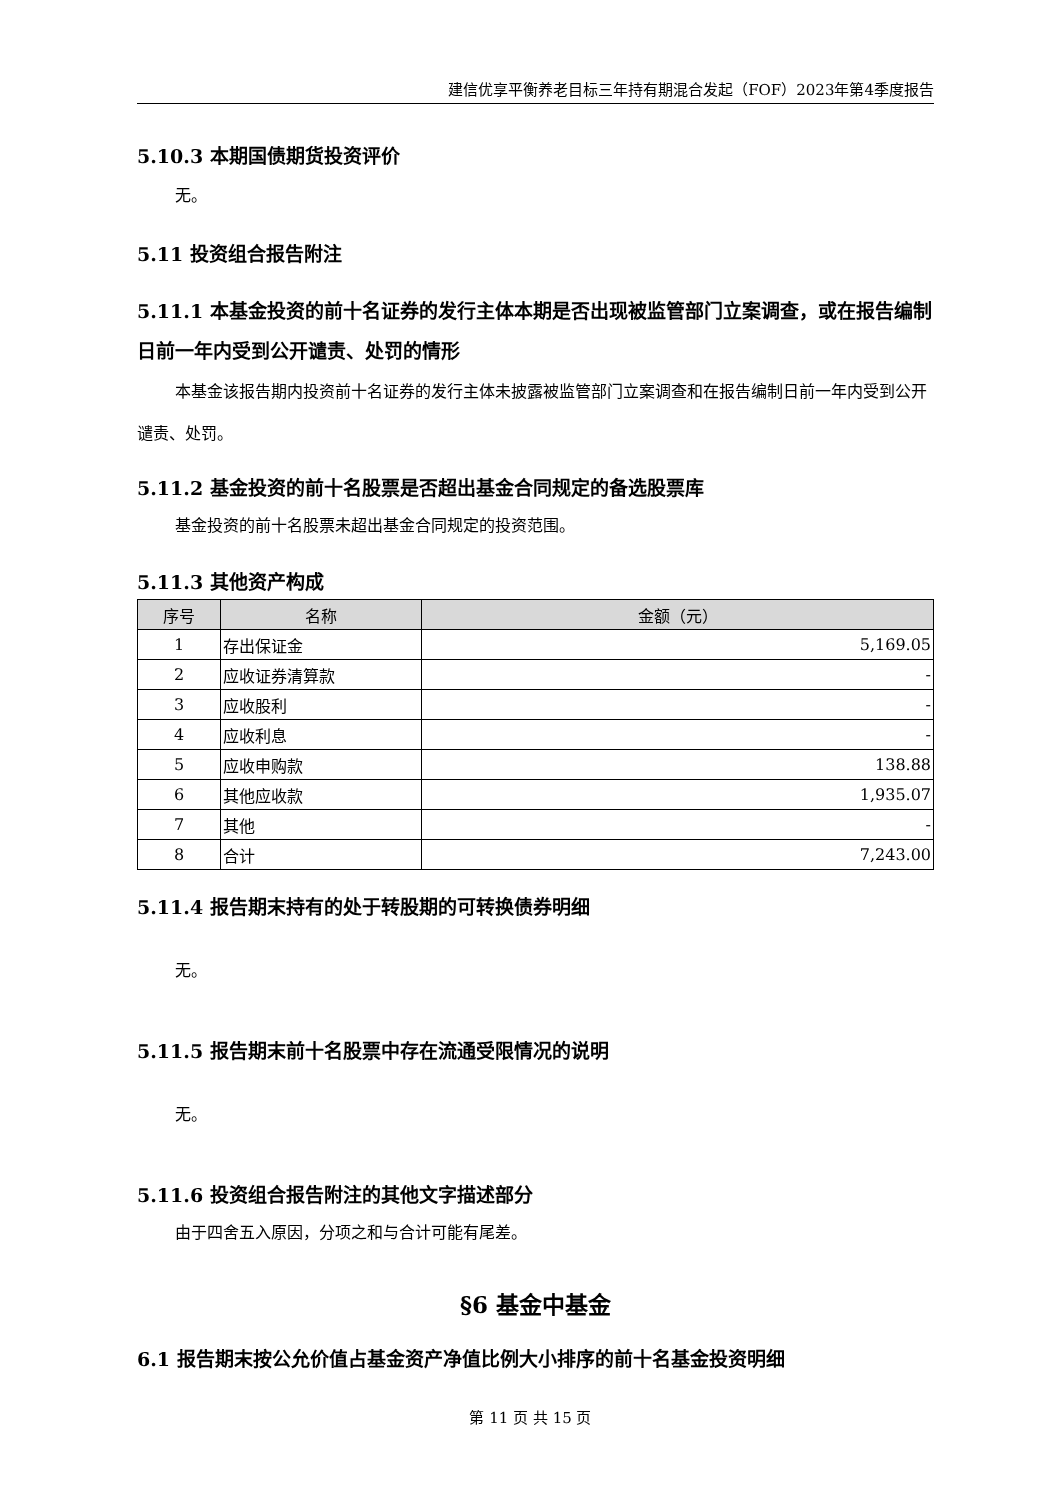建信优享平衡养老目标三年持有期混合发起（FOF）2023年第4季度报告
5.10.3 本期国债期货投资评价
无。
5.11 投资组合报告附注
5.11.1 本基金投资的前十名证券的发行主体本期是否出现被监管部门立案调查，或在报告编制日前一年内受到公开谴责、处罚的情形
本基金该报告期内投资前十名证券的发行主体未披露被监管部门立案调查和在报告编制日前一年内受到公开谴责、处罚。
5.11.2 基金投资的前十名股票是否超出基金合同规定的备选股票库
基金投资的前十名股票未超出基金合同规定的投资范围。
5.11.3 其他资产构成
| 序号 | 名称 | 金额（元） |
| --- | --- | --- |
| 1 | 存出保证金 | 5,169.05 |
| 2 | 应收证券清算款 | - |
| 3 | 应收股利 | - |
| 4 | 应收利息 | - |
| 5 | 应收申购款 | 138.88 |
| 6 | 其他应收款 | 1,935.07 |
| 7 | 其他 | - |
| 8 | 合计 | 7,243.00 |
5.11.4 报告期末持有的处于转股期的可转换债券明细
无。
5.11.5 报告期末前十名股票中存在流通受限情况的说明
无。
5.11.6 投资组合报告附注的其他文字描述部分
由于四舍五入原因，分项之和与合计可能有尾差。
§6 基金中基金
6.1 报告期末按公允价值占基金资产净值比例大小排序的前十名基金投资明细
第 11 页 共 15 页